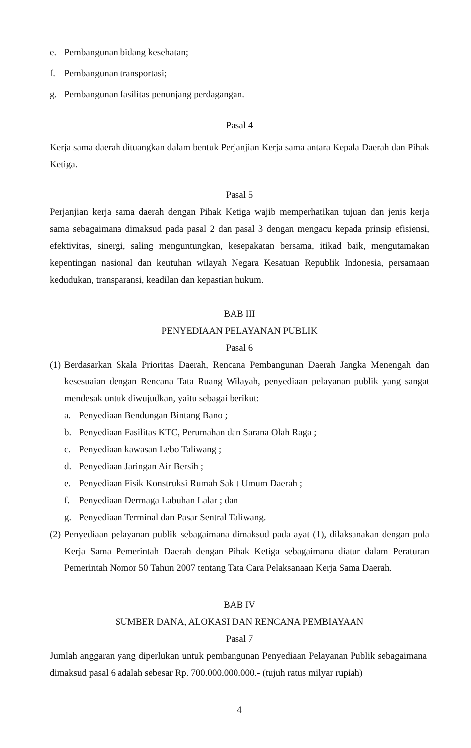e. Pembangunan bidang kesehatan;
f. Pembangunan transportasi;
g. Pembangunan fasilitas penunjang perdagangan.
Pasal 4
Kerja sama daerah dituangkan dalam bentuk Perjanjian Kerja sama antara Kepala Daerah dan Pihak Ketiga.
Pasal 5
Perjanjian kerja sama daerah dengan Pihak Ketiga wajib memperhatikan tujuan dan jenis kerja sama sebagaimana dimaksud pada pasal 2 dan pasal 3 dengan mengacu kepada prinsip efisiensi, efektivitas, sinergi, saling menguntungkan, kesepakatan bersama, itikad baik, mengutamakan kepentingan nasional dan keutuhan wilayah Negara Kesatuan Republik Indonesia, persamaan kedudukan, transparansi, keadilan dan kepastian hukum.
BAB III
PENYEDIAAN PELAYANAN PUBLIK
Pasal 6
(1)
Berdasarkan Skala Prioritas Daerah, Rencana Pembangunan Daerah Jangka Menengah dan kesesuaian dengan Rencana Tata Ruang Wilayah, penyediaan pelayanan publik yang sangat mendesak untuk diwujudkan, yaitu sebagai berikut:
a. Penyediaan Bendungan Bintang Bano ;
b. Penyediaan Fasilitas KTC, Perumahan dan Sarana Olah Raga ;
c. Penyediaan kawasan Lebo Taliwang ;
d. Penyediaan Jaringan Air Bersih ;
e. Penyediaan Fisik Konstruksi Rumah Sakit Umum Daerah ;
f. Penyediaan Dermaga Labuhan Lalar ; dan
g. Penyediaan Terminal dan Pasar Sentral Taliwang.
(2) Penyediaan pelayanan publik sebagaimana dimaksud pada ayat (1), dilaksanakan dengan pola Kerja Sama Pemerintah Daerah dengan Pihak Ketiga sebagaimana diatur dalam Peraturan Pemerintah Nomor 50 Tahun 2007 tentang Tata Cara Pelaksanaan Kerja Sama Daerah.
BAB IV
SUMBER DANA, ALOKASI DAN RENCANA PEMBIAYAAN
Pasal 7
Jumlah anggaran yang diperlukan untuk pembangunan Penyediaan Pelayanan Publik sebagaimana dimaksud pasal 6 adalah sebesar Rp. 700.000.000.000.- (tujuh ratus milyar rupiah)
4